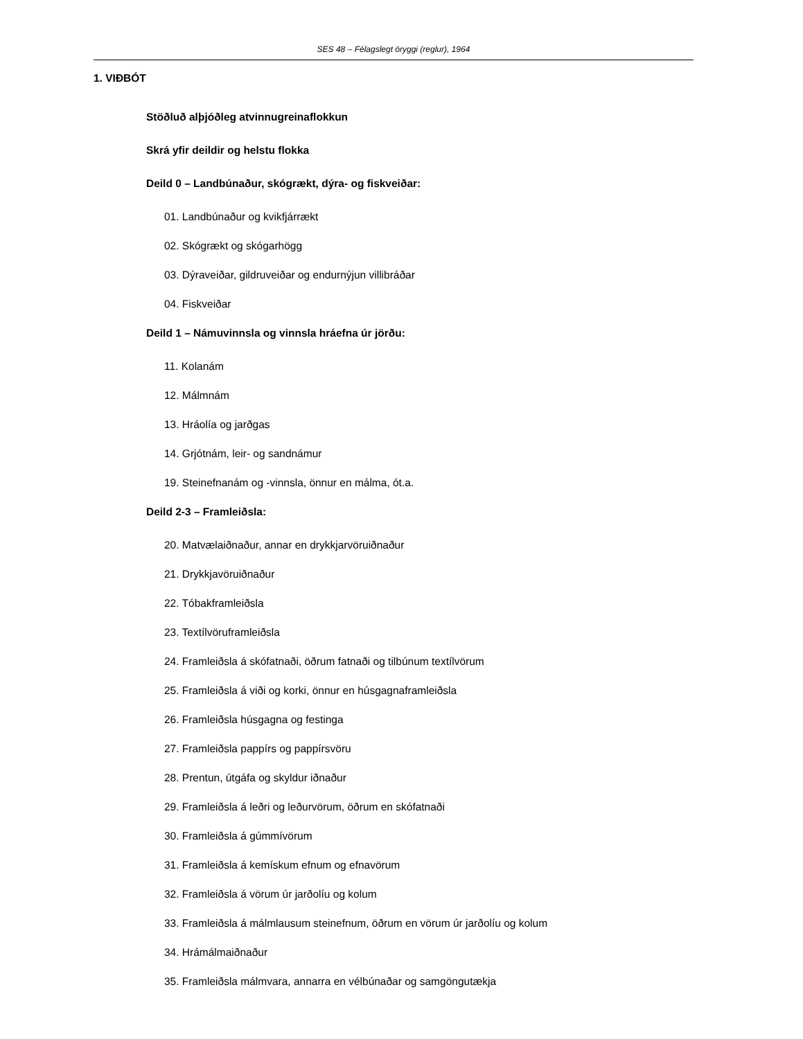SES 48 – Félagslegt öryggi (reglur), 1964
1. VIÐBÓT
Stöðluð alþjóðleg atvinnugreinaflokkun
Skrá yfir deildir og helstu flokka
Deild 0 – Landbúnaður, skógrækt, dýra- og fiskveiðar:
01. Landbúnaður og kvikfjárrækt
02. Skógrækt og skógarhögg
03. Dýraveiðar, gildruveiðar og endurnýjun villibráðar
04. Fiskveiðar
Deild 1 – Námuvinnsla og vinnsla hráefna úr jörðu:
11. Kolanám
12. Málmnám
13. Hráolía og jarðgas
14. Grjótnám, leir- og sandnámur
19. Steinefnanám og -vinnsla, önnur en málma, ót.a.
Deild 2-3 – Framleiðsla:
20. Matvælaiðnaður, annar en drykkjarvöruiðnaður
21. Drykkjavöruiðnaður
22. Tóbakframleiðsla
23. Textílvöruframleiðsla
24. Framleiðsla á skófatnaði, öðrum fatnaði og tilbúnum textílvörum
25. Framleiðsla á viði og korki, önnur en húsgagnaframleiðsla
26. Framleiðsla húsgagna og festinga
27. Framleiðsla pappírs og pappírsvöru
28. Prentun, útgáfa og skyldur iðnaður
29. Framleiðsla á leðri og leðurvörum, öðrum en skófatnaði
30. Framleiðsla á gúmmívörum
31. Framleiðsla á kemískum efnum og efnavörum
32. Framleiðsla á vörum úr jarðolíu og kolum
33. Framleiðsla á málmlausum steinefnum, öðrum en vörum úr jarðolíu og kolum
34. Hrámálmaiðnaður
35. Framleiðsla málmvara, annarra en vélbúnaðar og samgöngutækja